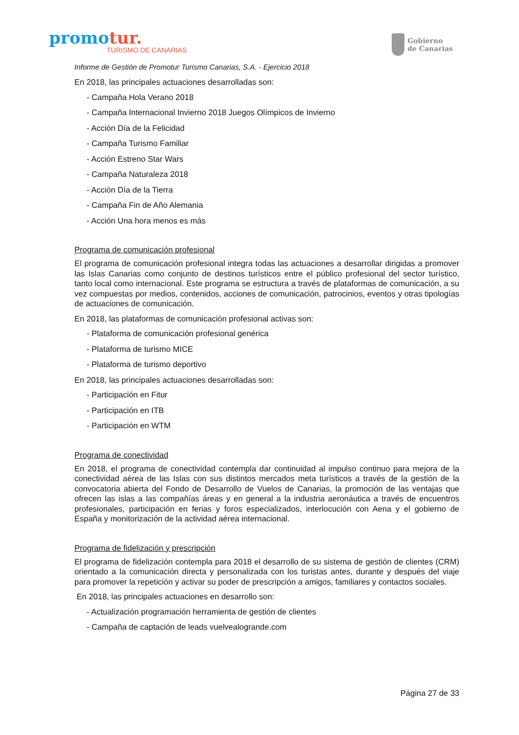promotur.
TURISMO DE CANARIAS
Gobierno
de Canarias
Informe de Gestión de Promotur Turismo Canarias, S.A. - Ejercicio 2018
En 2018, las principales actuaciones desarrolladas son:
- Campaña Hola Verano 2018
- Campaña Internacional Invierno 2018 Juegos Olímpicos de Invierno
- Acción Día de la Felicidad
- Campaña Turismo Familiar
- Acción Estreno Star Wars
- Campaña Naturaleza 2018
- Acción Día de la Tierra
- Campaña Fin de Año Alemania
- Acción Una hora menos es más
Programa de comunicación profesional
El programa de comunicación profesional integra todas las actuaciones a desarrollar dirigidas a promover las Islas Canarias como conjunto de destinos turísticos entre el público profesional del sector turístico, tanto local como internacional. Este programa se estructura a través de plataformas de comunicación, a su vez compuestas por medios, contenidos, acciones de comunicación, patrocinios, eventos y otras tipologías de actuaciones de comunicación.
En 2018, las plataformas de comunicación profesional activas son:
- Plataforma de comunicación profesional genérica
- Plataforma de turismo MICE
- Plataforma de turismo deportivo
En 2018, las principales actuaciones desarrolladas son:
- Participación en Fitur
- Participación en ITB
- Participación en WTM
Programa de conectividad
En 2018, el programa de conectividad contempla dar continuidad al impulso continuo para mejora de la conectividad aérea de las Islas con sus distintos mercados meta turísticos a través de la gestión de la convocatoria abierta del Fondo de Desarrollo de Vuelos de Canarias, la promoción de las ventajas que ofrecen las islas a las compañías áreas y en general a la industria aeronáutica a través de encuentros profesionales, participación en ferias y foros especializados, interlocución con Aena y el gobierno de España y monitorización de la actividad aérea internacional.
Programa de fidelización y prescripción
El programa de fidelización contempla para 2018 el desarrollo de su sistema de gestión de clientes (CRM) orientado a la comunicación directa y personalizada con los turistas antes, durante y después del viaje para promover la repetición y activar su poder de prescripción a amigos, familiares y contactos sociales.
En 2018, las principales actuaciones en desarrollo son:
- Actualización programación herramienta de gestión de clientes
- Campaña de captación de leads vuelvealogrande.com
Página 27 de 33